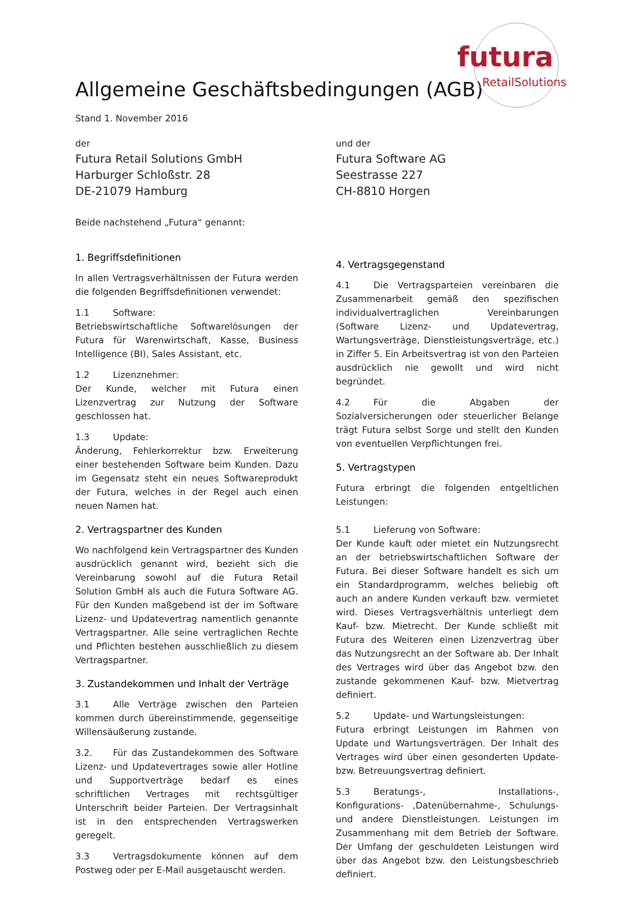futura
RetailSolutions
Allgemeine Geschäftsbedingungen (AGB)
Stand 1. November 2016
der
Futura Retail Solutions GmbH
Harburger Schloßstr. 28
DE-21079 Hamburg
und der
Futura Software AG
Seestrasse 227
CH-8810 Horgen
Beide nachstehend „Futura“ genannt:
1. Begriffsdefinitionen
In allen Vertragsverhältnissen der Futura werden die folgenden Begriffsdefinitionen verwendet:
1.1 Software:
Betriebswirtschaftliche Softwarelösungen der Futura für Warenwirtschaft, Kasse, Business Intelligence (BI), Sales Assistant, etc.
1.2 Lizenznehmer:
Der Kunde, welcher mit Futura einen Lizenzvertrag zur Nutzung der Software geschlossen hat.
1.3 Update:
Änderung, Fehlerkorrektur bzw. Erweiterung einer bestehenden Software beim Kunden. Dazu im Gegensatz steht ein neues Softwareprodukt der Futura, welches in der Regel auch einen neuen Namen hat.
2. Vertragspartner des Kunden
Wo nachfolgend kein Vertragspartner des Kunden ausdrücklich genannt wird, bezieht sich die Vereinbarung sowohl auf die Futura Retail Solution GmbH als auch die Futura Software AG. Für den Kunden maßgebend ist der im Software Lizenz- und Updatevertrag namentlich genannte Vertragspartner. Alle seine vertraglichen Rechte und Pflichten bestehen ausschließlich zu diesem Vertragspartner.
3. Zustandekommen und Inhalt der Verträge
3.1 Alle Verträge zwischen den Parteien kommen durch übereinstimmende, gegenseitige Willensäußerung zustande.
3.2. Für das Zustandekommen des Software Lizenz- und Updatevertrages sowie aller Hotline und Supportverträge bedarf es eines schriftlichen Vertrages mit rechtsgültiger Unterschrift beider Parteien. Der Vertragsinhalt ist in den entsprechenden Vertragswerken geregelt.
3.3 Vertragsdokumente können auf dem Postweg oder per E-Mail ausgetauscht werden.
4. Vertragsgegenstand
4.1 Die Vertragsparteien vereinbaren die Zusammenarbeit gemäß den spezifischen individualvertraglichen Vereinbarungen (Software Lizenz- und Updatevertrag, Wartungsverträge, Dienstleistungsverträge, etc.) in Ziffer 5. Ein Arbeitsvertrag ist von den Parteien ausdrücklich nie gewollt und wird nicht begründet.
4.2 Für die Abgaben der Sozialversicherungen oder steuerlicher Belange trägt Futura selbst Sorge und stellt den Kunden von eventuellen Verpflichtungen frei.
5. Vertragstypen
Futura erbringt die folgenden entgeltlichen Leistungen:
5.1 Lieferung von Software:
Der Kunde kauft oder mietet ein Nutzungsrecht an der betriebswirtschaftlichen Software der Futura. Bei dieser Software handelt es sich um ein Standardprogramm, welches beliebig oft auch an andere Kunden verkauft bzw. vermietet wird. Dieses Vertragsverhältnis unterliegt dem Kauf- bzw. Mietrecht. Der Kunde schließt mit Futura des Weiteren einen Lizenzvertrag über das Nutzungsrecht an der Software ab. Der Inhalt des Vertrages wird über das Angebot bzw. den zustande gekommenen Kauf- bzw. Mietvertrag definiert.
5.2 Update- und Wartungsleistungen:
Futura erbringt Leistungen im Rahmen von Update und Wartungsverträgen. Der Inhalt des Vertrages wird über einen gesonderten Update- bzw. Betreuungsvertrag definiert.
5.3 Beratungs-, Installations-, Konfigurations- ,Datenübernahme-, Schulungs- und andere Dienstleistungen. Leistungen im Zusammenhang mit dem Betrieb der Software. Der Umfang der geschuldeten Leistungen wird über das Angebot bzw. den Leistungsbeschrieb definiert.